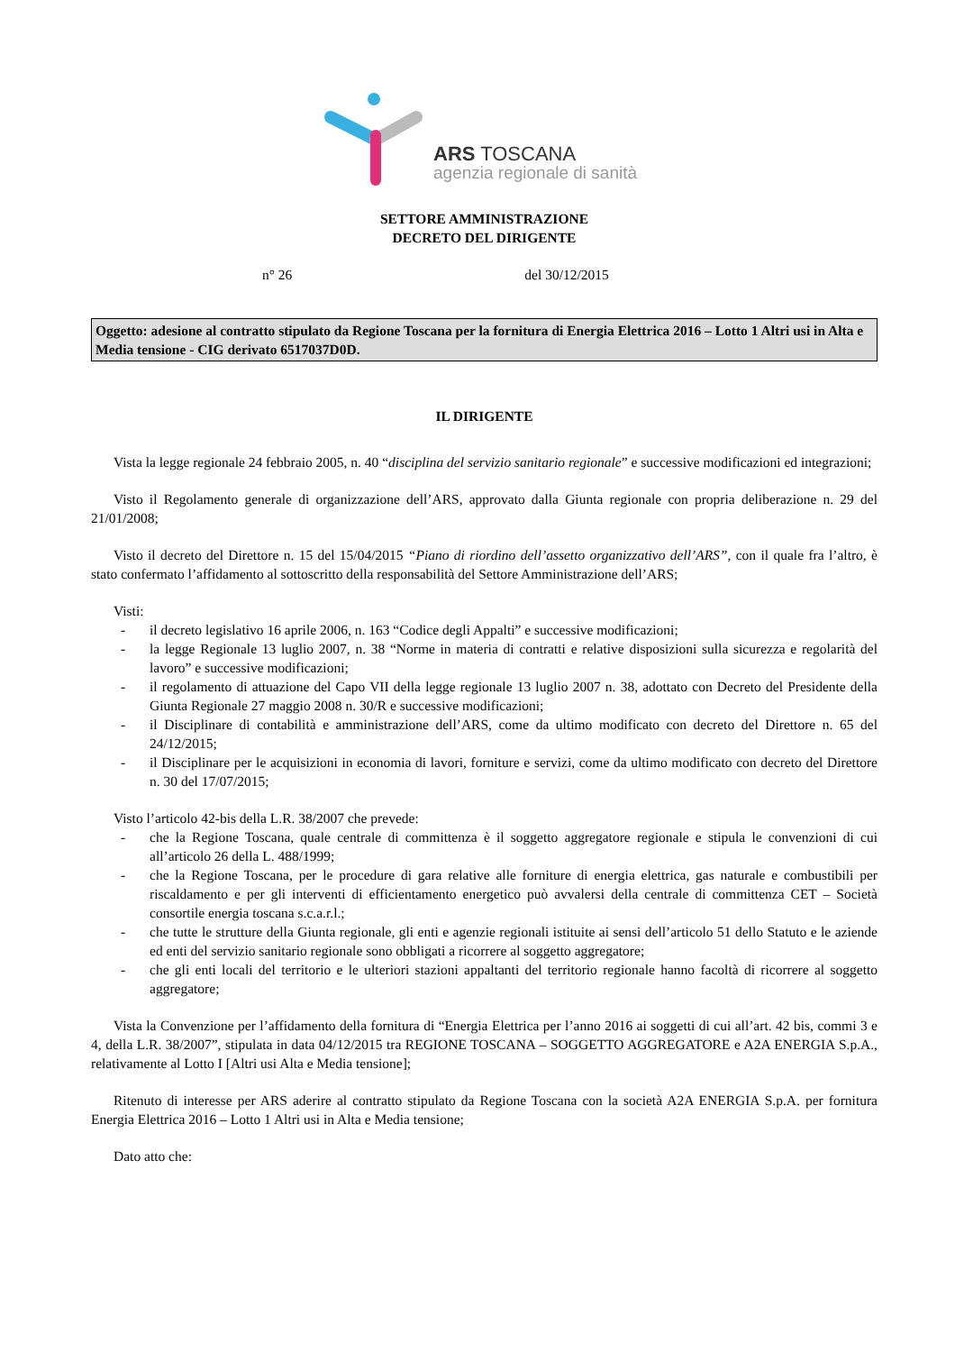ARS TOSCANA
agenzia regionale di sanità
SETTORE AMMINISTRAZIONE
DECRETO DEL DIRIGENTE
n° 26 del 30/12/2015
Oggetto: adesione al contratto stipulato da Regione Toscana per la fornitura di Energia Elettrica 2016 – Lotto 1 Altri usi in Alta e Media tensione - CIG derivato 6517037D0D.
IL DIRIGENTE
Vista la legge regionale 24 febbraio 2005, n. 40 “disciplina del servizio sanitario regionale” e successive modificazioni ed integrazioni;
Visto il Regolamento generale di organizzazione dell’ARS, approvato dalla Giunta regionale con propria deliberazione n. 29 del 21/01/2008;
Visto il decreto del Direttore n. 15 del 15/04/2015 “Piano di riordino dell’assetto organizzativo dell’ARS”, con il quale fra l’altro, è stato confermato l’affidamento al sottoscritto della responsabilità del Settore Amministrazione dell’ARS;
Visti:
- il decreto legislativo 16 aprile 2006, n. 163 “Codice degli Appalti” e successive modificazioni;
- la legge Regionale 13 luglio 2007, n. 38 “Norme in materia di contratti e relative disposizioni sulla sicurezza e regolarità del lavoro” e successive modificazioni;
- il regolamento di attuazione del Capo VII della legge regionale 13 luglio 2007 n. 38, adottato con Decreto del Presidente della Giunta Regionale 27 maggio 2008 n. 30/R e successive modificazioni;
- il Disciplinare di contabilità e amministrazione dell’ARS, come da ultimo modificato con decreto del Direttore n. 65 del 24/12/2015;
- il Disciplinare per le acquisizioni in economia di lavori, forniture e servizi, come da ultimo modificato con decreto del Direttore n. 30 del 17/07/2015;
Visto l’articolo 42-bis della L.R. 38/2007 che prevede:
- che la Regione Toscana, quale centrale di committenza è il soggetto aggregatore regionale e stipula le convenzioni di cui all’articolo 26 della L. 488/1999;
- che la Regione Toscana, per le procedure di gara relative alle forniture di energia elettrica, gas naturale e combustibili per riscaldamento e per gli interventi di efficientamento energetico può avvalersi della centrale di committenza CET – Società consortile energia toscana s.c.a.r.l.;
- che tutte le strutture della Giunta regionale, gli enti e agenzie regionali istituite ai sensi dell’articolo 51 dello Statuto e le aziende ed enti del servizio sanitario regionale sono obbligati a ricorrere al soggetto aggregatore;
- che gli enti locali del territorio e le ulteriori stazioni appaltanti del territorio regionale hanno facoltà di ricorrere al soggetto aggregatore;
Vista la Convenzione per l’affidamento della fornitura di “Energia Elettrica per l’anno 2016 ai soggetti di cui all’art. 42 bis, commi 3 e 4, della L.R. 38/2007”, stipulata in data 04/12/2015 tra REGIONE TOSCANA – SOGGETTO AGGREGATORE e A2A ENERGIA S.p.A., relativamente al Lotto I [Altri usi Alta e Media tensione];
Ritenuto di interesse per ARS aderire al contratto stipulato da Regione Toscana con la società A2A ENERGIA S.p.A. per fornitura Energia Elettrica 2016 – Lotto 1 Altri usi in Alta e Media tensione;
Dato atto che: